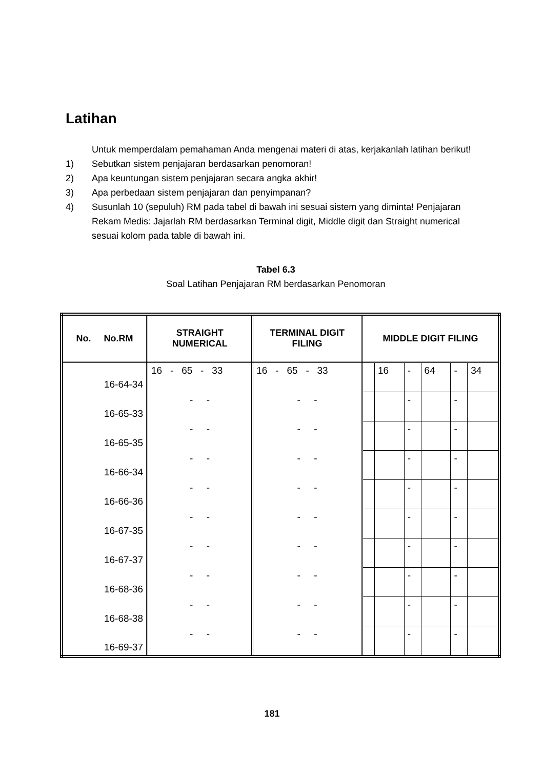Latihan
Untuk memperdalam pemahaman Anda mengenai materi di atas, kerjakanlah latihan berikut!
1) Sebutkan sistem penjajaran berdasarkan penomoran!
2) Apa keuntungan sistem penjajaran secara angka akhir!
3) Apa perbedaan sistem penjajaran dan penyimpanan?
4) Susunlah 10 (sepuluh) RM pada tabel di bawah ini sesuai sistem yang diminta! Penjajaran Rekam Medis: Jajarlah RM berdasarkan Terminal digit, Middle digit dan Straight numerical sesuai kolom pada table di bawah ini.
Tabel 6.3
Soal Latihan Penjajaran RM berdasarkan Penomoran
| No. No.RM | STRAIGHT NUMERICAL | TERMINAL DIGIT FILING | MIDDLE DIGIT FILING | | | | | |
| --- | --- | --- | --- | --- | --- | --- | --- | --- |
| 16-64-34 | 16 - 65 - 33 | 16 - 65 - 33 | | 16 | - | 64 | - | 34 |
| 16-65-33 | - - | - - | | | - | | - | |
| 16-65-35 | - - | - - | | | - | | - | |
| 16-66-34 | - - | - - | | | - | | - | |
| 16-66-36 | - - | - - | | | - | | - | |
| 16-67-35 | - - | - - | | | - | | - | |
| 16-67-37 | - - | - - | | | - | | - | |
| 16-68-36 | - - | - - | | | - | | - | |
| 16-68-38 | - - | - - | | | - | | - | |
| 16-69-37 | - - | - - | | | - | | - | |
181